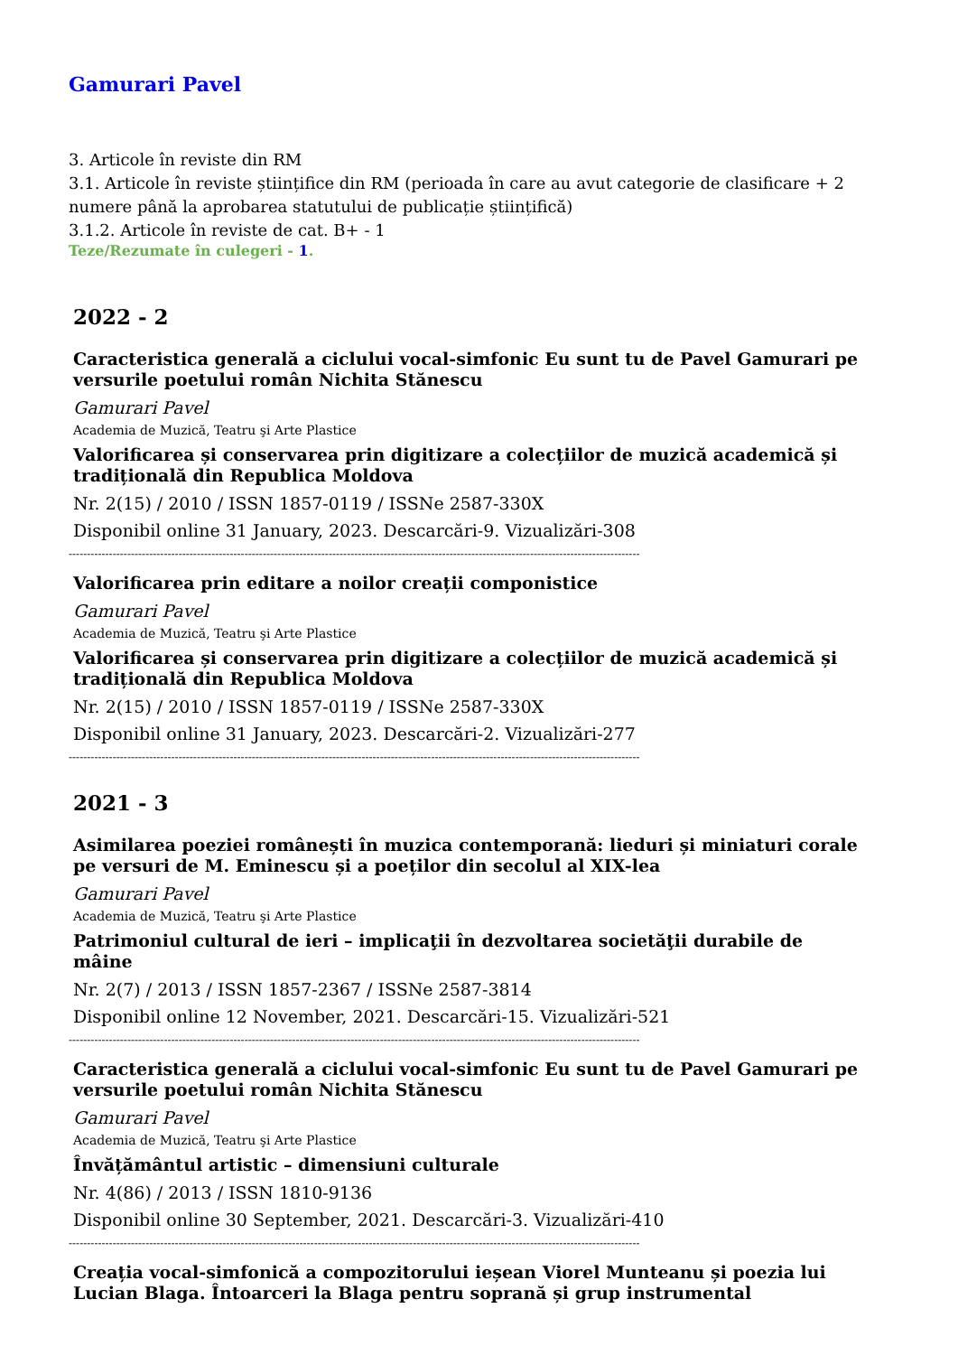Gamurari Pavel
3. Articole în reviste din RM
3.1. Articole în reviste științifice din RM (perioada în care au avut categorie de clasificare + 2 numere până la aprobarea statutului de publicație științifică)
3.1.2. Articole în reviste de cat. B+ - 1
Teze/Rezumate în culegeri - 1.
2022 - 2
Caracteristica generală a ciclului vocal-simfonic Eu sunt tu de Pavel Gamurari pe versurile poetului român Nichita Stănescu
Gamurari Pavel
Academia de Muzică, Teatru şi Arte Plastice
Valorificarea și conservarea prin digitizare a colecțiilor de muzică academică și tradițională din Republica Moldova
Nr. 2(15) / 2010 / ISSN 1857-0119 / ISSNe 2587-330X
Disponibil online 31 January, 2023. Descarcări-9. Vizualizări-308
------------------------------------------------------------------------------------------------------------------------------------------------------------
Valorificarea prin editare a noilor creații componistice
Gamurari Pavel
Academia de Muzică, Teatru şi Arte Plastice
Valorificarea și conservarea prin digitizare a colecțiilor de muzică academică și tradițională din Republica Moldova
Nr. 2(15) / 2010 / ISSN 1857-0119 / ISSNe 2587-330X
Disponibil online 31 January, 2023. Descarcări-2. Vizualizări-277
------------------------------------------------------------------------------------------------------------------------------------------------------------
2021 - 3
Asimilarea poeziei românești în muzica contemporană: lieduri și miniaturi corale pe versuri de M. Eminescu și a poeților din secolul al XIX-lea
Gamurari Pavel
Academia de Muzică, Teatru şi Arte Plastice
Patrimoniul cultural de ieri – implicaţii în dezvoltarea societăţii durabile de mâine
Nr. 2(7) / 2013 / ISSN 1857-2367 / ISSNe 2587-3814
Disponibil online 12 November, 2021. Descarcări-15. Vizualizări-521
------------------------------------------------------------------------------------------------------------------------------------------------------------
Caracteristica generală a ciclului vocal-simfonic Eu sunt tu de Pavel Gamurari pe versurile poetului român Nichita Stănescu
Gamurari Pavel
Academia de Muzică, Teatru şi Arte Plastice
Învățământul artistic – dimensiuni culturale
Nr. 4(86) / 2013 / ISSN 1810-9136
Disponibil online 30 September, 2021. Descarcări-3. Vizualizări-410
------------------------------------------------------------------------------------------------------------------------------------------------------------
Creația vocal-simfonică a compozitorului ieșean Viorel Munteanu și poezia lui Lucian Blaga. Întoarceri la Blaga pentru soprană și grup instrumental